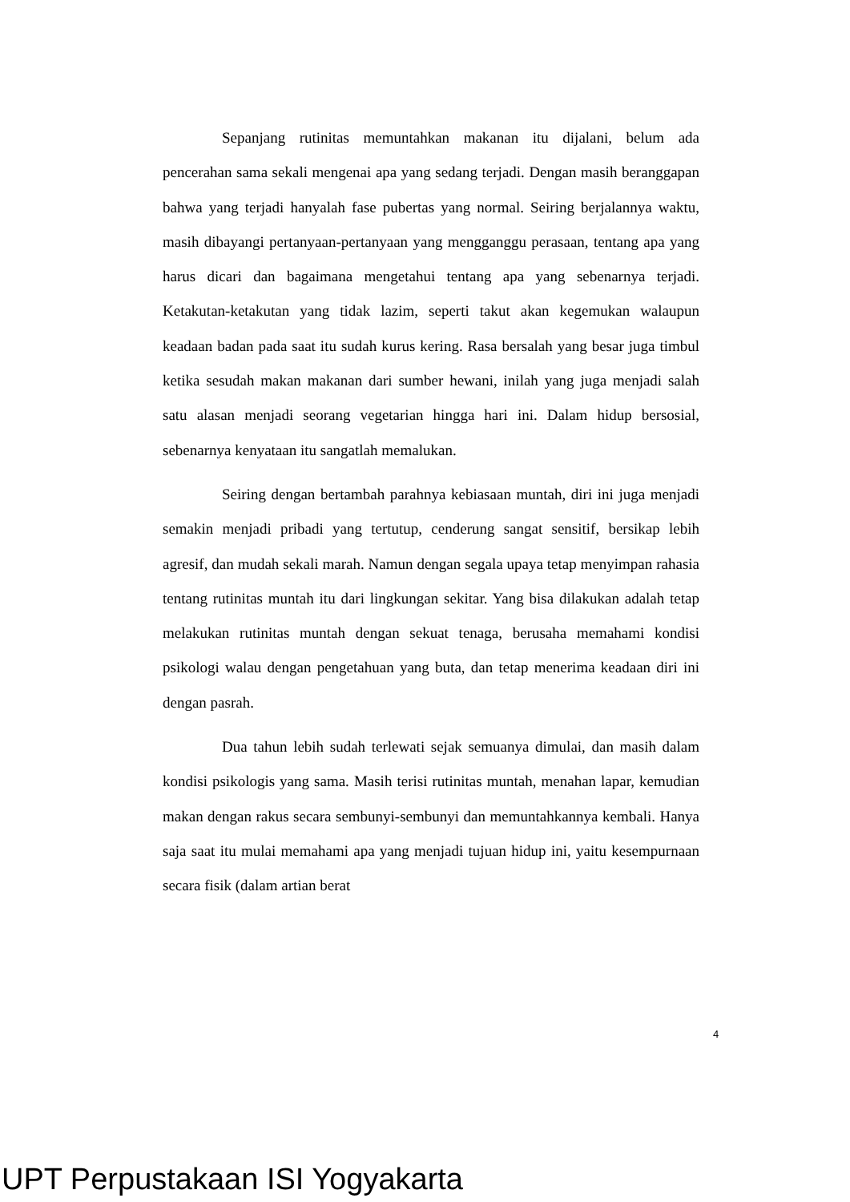Sepanjang rutinitas memuntahkan makanan itu dijalani, belum ada pencerahan sama sekali mengenai apa yang sedang terjadi. Dengan masih beranggapan bahwa yang terjadi hanyalah fase pubertas yang normal. Seiring berjalannya waktu, masih dibayangi pertanyaan-pertanyaan yang mengganggu perasaan, tentang apa yang harus dicari dan bagaimana mengetahui tentang apa yang sebenarnya terjadi. Ketakutan-ketakutan yang tidak lazim, seperti takut akan kegemukan walaupun keadaan badan pada saat itu sudah kurus kering. Rasa bersalah yang besar juga timbul ketika sesudah makan makanan dari sumber hewani, inilah yang juga menjadi salah satu alasan menjadi seorang vegetarian hingga hari ini. Dalam hidup bersosial, sebenarnya kenyataan itu sangatlah memalukan.
Seiring dengan bertambah parahnya kebiasaan muntah, diri ini juga menjadi semakin menjadi pribadi yang tertutup, cenderung sangat sensitif, bersikap lebih agresif, dan mudah sekali marah. Namun dengan segala upaya tetap menyimpan rahasia tentang rutinitas muntah itu dari lingkungan sekitar. Yang bisa dilakukan adalah tetap melakukan rutinitas muntah dengan sekuat tenaga, berusaha memahami kondisi psikologi walau dengan pengetahuan yang buta, dan tetap menerima keadaan diri ini dengan pasrah.
Dua tahun lebih sudah terlewati sejak semuanya dimulai, dan masih dalam kondisi psikologis yang sama. Masih terisi rutinitas muntah, menahan lapar, kemudian makan dengan rakus secara sembunyi-sembunyi dan memuntahkannya kembali. Hanya saja saat itu mulai memahami apa yang menjadi tujuan hidup ini, yaitu kesempurnaan secara fisik (dalam artian berat
4
UPT Perpustakaan ISI Yogyakarta